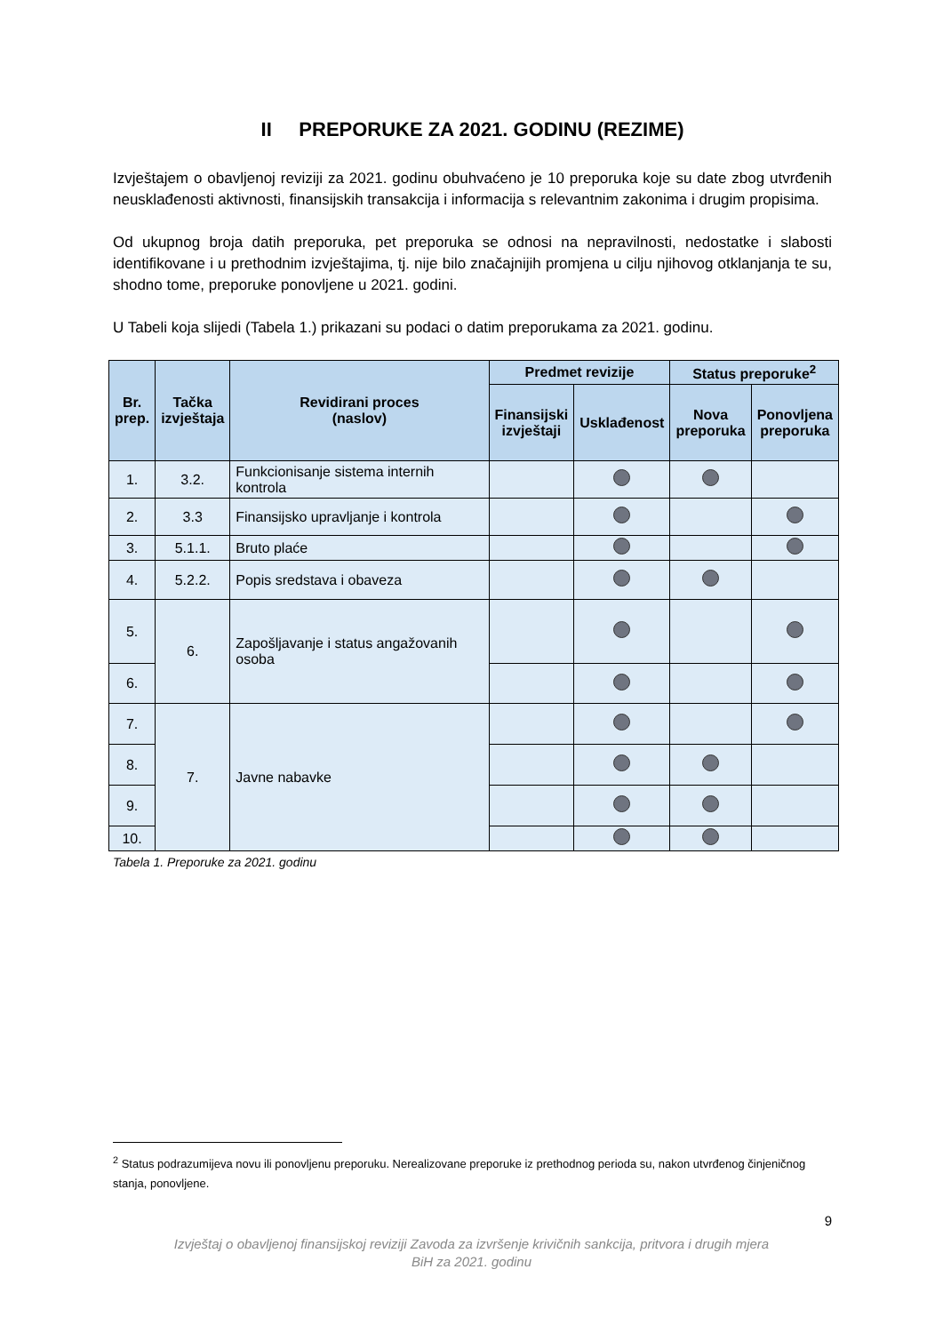II PREPORUKE ZA 2021. GODINU (REZIME)
Izvještajem o obavljenoj reviziji za 2021. godinu obuhvaćeno je 10 preporuka koje su date zbog utvrđenih neusklađenosti aktivnosti, finansijskih transakcija i informacija s relevantnim zakonima i drugim propisima.
Od ukupnog broja datih preporuka, pet preporuka se odnosi na nepravilnosti, nedostatke i slabosti identifikovane i u prethodnim izvještajima, tj. nije bilo značajnijih promjena u cilju njihovog otklanjanja te su, shodno tome, preporuke ponovljene u 2021. godini.
U Tabeli koja slijedi (Tabela 1.) prikazani su podaci o datim preporukama za 2021. godinu.
| Br. prep. | Tačka izvještaja | Revidirani proces (naslov) | Predmet revizije | | Status preporuke<sup>2</sup> | |
| --- | --- | --- | --- | --- | --- | --- |
| | | | Finansijski izvještaji | Usklađenost | Nova preporuka | Ponovljena preporuka |
| 1. | 3.2. | Funkcionisanje sistema internih kontrola | | | | |
| 2. | 3.3 | Finansijsko upravljanje i kontrola | | | | |
| 3. | 5.1.1. | Bruto plaće | | | | |
| 4. | 5.2.2. | Popis sredstava i obaveza | | | | |
| 5. | 6. | Zapošljavanje i status angažovanih osoba | | | | |
| 6. | | | | | | |
| 7. | 7. | Javne nabavke | | | | |
| 8. | | | | | | |
| 9. | | | | | | |
| 10. | | | | | | |
Tabela 1. Preporuke za 2021. godinu
<sup>2</sup> Status podrazumijeva novu ili ponovljenu preporuku. Nerealizovane preporuke iz prethodnog perioda su, nakon utvrđenog činjeničnog stanja, ponovljene.
9
Izvještaj o obavljenoj finansijskoj reviziji Zavoda za izvršenje krivičnih sankcija, pritvora i drugih mjera
BiH za 2021. godinu